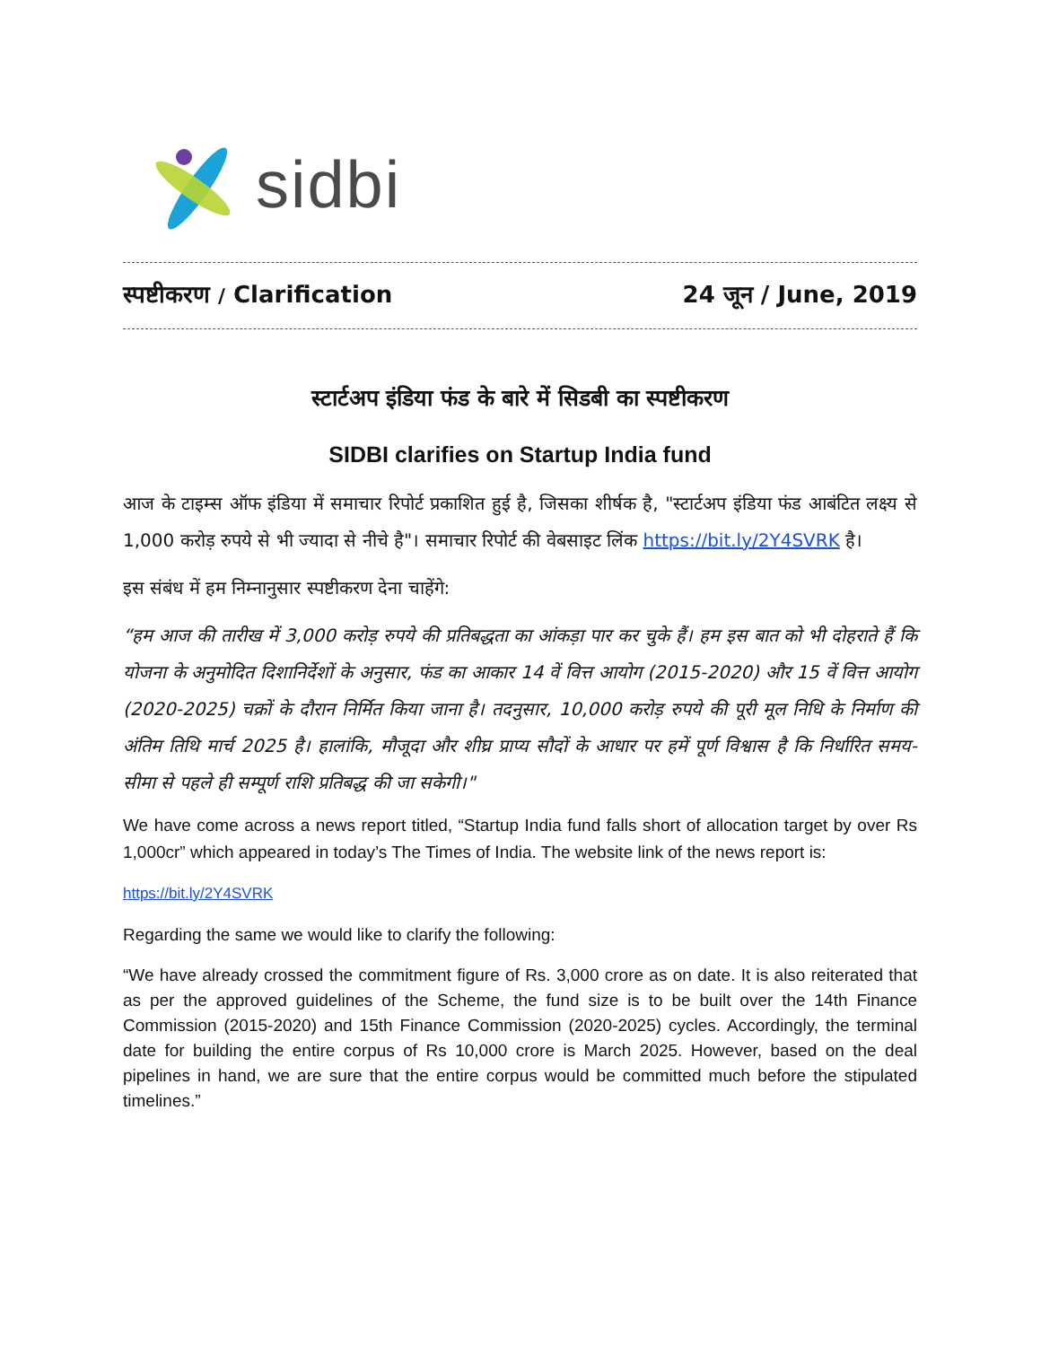sidbi
स्पष्टीकरण / Clarification 24 जून / June, 2019
स्टार्टअप इंडिया फंड के बारे में सिडबी का स्पष्टीकरण
SIDBI clarifies on Startup India fund
आज के टाइम्स ऑफ इंडिया में समाचार रिपोर्ट प्रकाशित हुई है, जिसका शीर्षक है, "स्टार्टअप इंडिया फंड आबंटित लक्ष्य से 1,000 करोड़ रुपये से भी ज्यादा से नीचे है"। समाचार रिपोर्ट की वेबसाइट लिंक https://bit.ly/2Y4SVRK है।
इस संबंध में हम निम्नानुसार स्पष्टीकरण देना चाहेंगे:
“हम आज की तारीख में 3,000 करोड़ रुपये की प्रतिबद्धता का आंकड़ा पार कर चुके हैं। हम इस बात को भी दोहराते हैं कि योजना के अनुमोदित दिशानिर्देशों के अनुसार, फंड का आकार 14 वें वित्त आयोग (2015-2020) और 15 वें वित्त आयोग (2020-2025) चक्रों के दौरान निर्मित किया जाना है। तदनुसार, 10,000 करोड़ रुपये की पूरी मूल निधि के निर्माण की अंतिम तिथि मार्च 2025 है। हालांकि, मौजूदा और शीघ्र प्राप्य सौदों के आधार पर हमें पूर्ण विश्वास है कि निर्धारित समय-सीमा से पहले ही सम्पूर्ण राशि प्रतिबद्ध की जा सकेगी।"
We have come across a news report titled, “Startup India fund falls short of allocation target by over Rs 1,000cr” which appeared in today’s The Times of India. The website link of the news report is:
https://bit.ly/2Y4SVRK
Regarding the same we would like to clarify the following:
“We have already crossed the commitment figure of Rs. 3,000 crore as on date. It is also reiterated that as per the approved guidelines of the Scheme, the fund size is to be built over the 14th Finance Commission (2015-2020) and 15th Finance Commission (2020-2025) cycles. Accordingly, the terminal date for building the entire corpus of Rs 10,000 crore is March 2025. However, based on the deal pipelines in hand, we are sure that the entire corpus would be committed much before the stipulated timelines.”